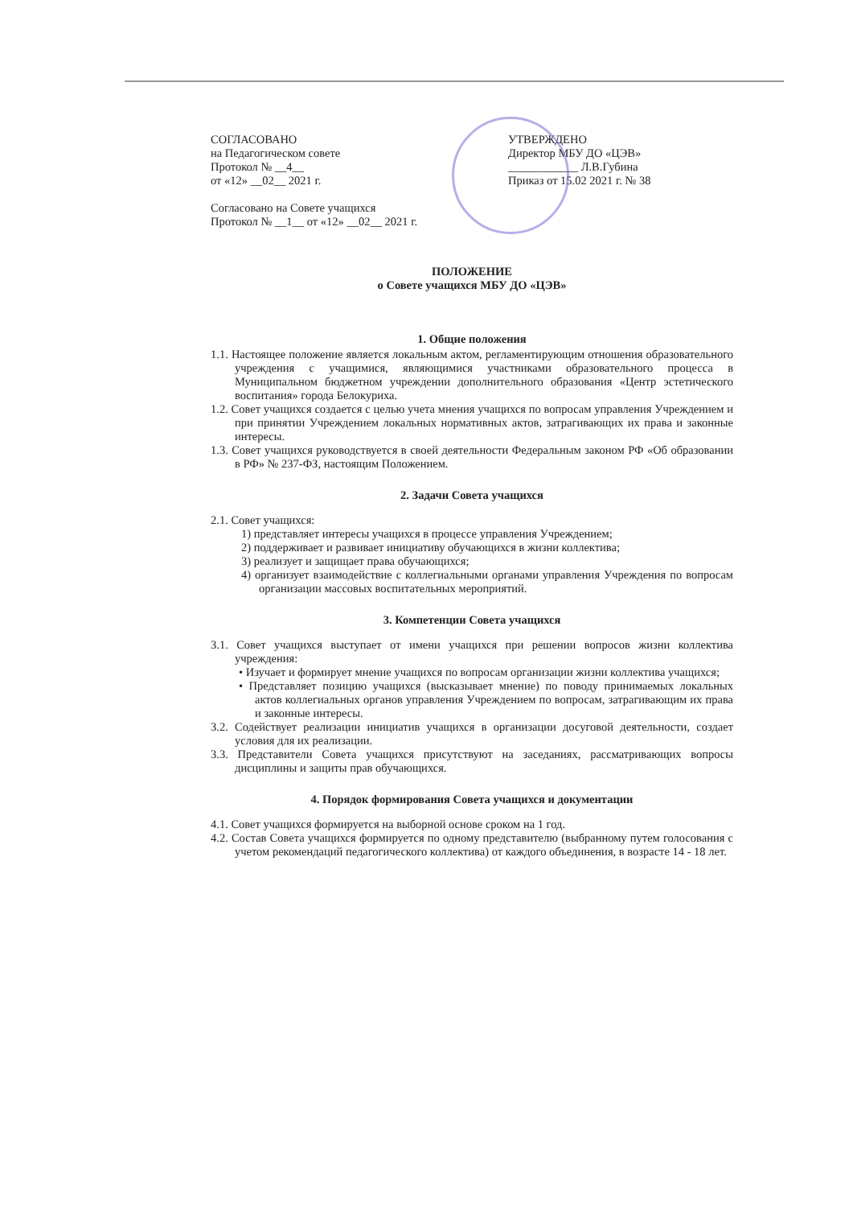СОГЛАСОВАНО
на Педагогическом совете
Протокол № __4__
от «12» __02__ 2021 г.
Согласовано на Совете учащихся
Протокол № __1__ от «12» __02__ 2021 г.
УТВЕРЖДЕНО
Директор МБУ ДО «ЦЭВ»
____________ Л.В.Губина
Приказ от 15.02 2021 г. № 38
ПОЛОЖЕНИЕ
о Совете учащихся МБУ ДО «ЦЭВ»
1. Общие положения
1.1. Настоящее положение является локальным актом, регламентирующим отношения образовательного учреждения с учащимися, являющимися участниками образовательного процесса в Муниципальном бюджетном учреждении дополнительного образования «Центр эстетического воспитания» города Белокуриха.
1.2. Совет учащихся создается с целью учета мнения учащихся по вопросам управления Учреждением и при принятии Учреждением локальных нормативных актов, затрагивающих их права и законные интересы.
1.3. Совет учащихся руководствуется в своей деятельности Федеральным законом РФ «Об образовании в РФ» № 237-ФЗ, настоящим Положением.
2. Задачи Совета учащихся
2.1. Совет учащихся:
1) представляет интересы учащихся в процессе управления Учреждением;
2) поддерживает и развивает инициативу обучающихся в жизни коллектива;
3) реализует и защищает права обучающихся;
4) организует взаимодействие с коллегиальными органами управления Учреждения по вопросам организации массовых воспитательных мероприятий.
3. Компетенции Совета учащихся
3.1. Совет учащихся выступает от имени учащихся при решении вопросов жизни коллектива учреждения:
• Изучает и формирует мнение учащихся по вопросам организации жизни коллектива учащихся;
• Представляет позицию учащихся (высказывает мнение) по поводу принимаемых локальных актов коллегиальных органов управления Учреждением по вопросам, затрагивающим их права и законные интересы.
3.2. Содействует реализации инициатив учащихся в организации досуговой деятельности, создает условия для их реализации.
3.3. Представители Совета учащихся присутствуют на заседаниях, рассматривающих вопросы дисциплины и защиты прав обучающихся.
4. Порядок формирования Совета учащихся и документации
4.1. Совет учащихся формируется на выборной основе сроком на 1 год.
4.2. Состав Совета учащихся формируется по одному представителю (выбранному путем голосования с учетом рекомендаций педагогического коллектива) от каждого объединения, в возрасте 14 - 18 лет.